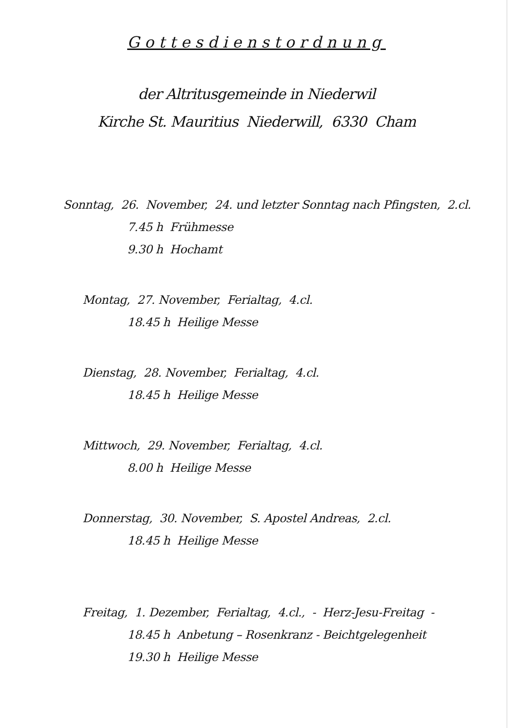Gottesdienstordnung
der Altritusgemeinde in Niederwil
Kirche St. Mauritius Niederwill, 6330 Cham
Sonntag, 26. November, 24. und letzter Sonntag nach Pfingsten, 2.cl.
7.45 h Frühmesse
9.30 h Hochamt
Montag, 27. November, Ferialtag, 4.cl.
18.45 h Heilige Messe
Dienstag, 28. November, Ferialtag, 4.cl.
18.45 h Heilige Messe
Mittwoch, 29. November, Ferialtag, 4.cl.
8.00 h Heilige Messe
Donnerstag, 30. November, S. Apostel Andreas, 2.cl.
18.45 h Heilige Messe
Freitag, 1. Dezember, Ferialtag, 4.cl., - Herz-Jesu-Freitag -
18.45 h Anbetung – Rosenkranz - Beichtgelegenheit
19.30 h Heilige Messe